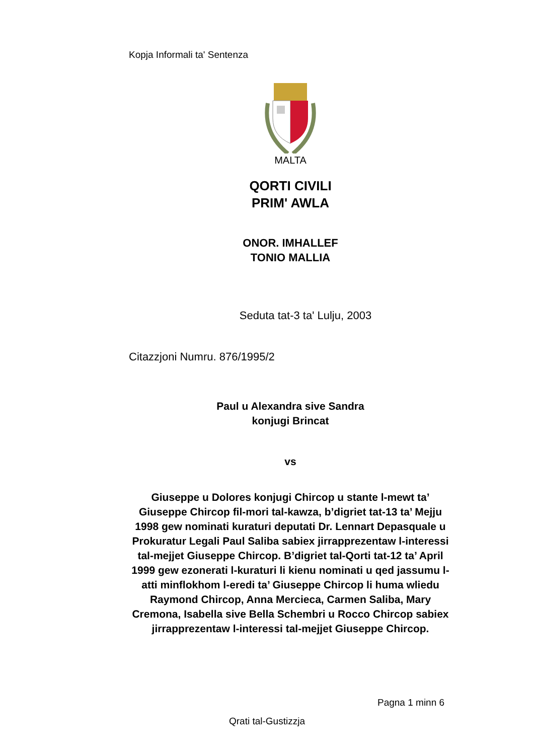Kopja Informali ta' Sentenza
MALTA
QORTI CIVILI
PRIM' AWLA
ONOR. IMHALLEF
TONIO MALLIA
Seduta tat-3 ta' Lulju, 2003
Citazzjoni Numru. 876/1995/2
Paul u Alexandra sive Sandra
konjugi Brincat
vs
Giuseppe u Dolores konjugi Chircop u stante l-mewt ta’ Giuseppe Chircop fil-mori tal-kawza, b’digriet tat-13 ta’ Mejju 1998 gew nominati kuraturi deputati Dr. Lennart Depasquale u Prokuratur Legali Paul Saliba sabiex jirrapprezentaw l-interessi tal-mejjet Giuseppe Chircop. B’digriet tal-Qorti tat-12 ta’ April 1999 gew ezonerati l-kuraturi li kienu nominati u qed jassumu l-atti minflokhom l-eredi ta’ Giuseppe Chircop li huma wliedu Raymond Chircop, Anna Mercieca, Carmen Saliba, Mary Cremona, Isabella sive Bella Schembri u Rocco Chircop sabiex jirrapprezentaw l-interessi tal-mejjet Giuseppe Chircop.
Pagna 1 minn 6
Qrati tal-Gustizzja